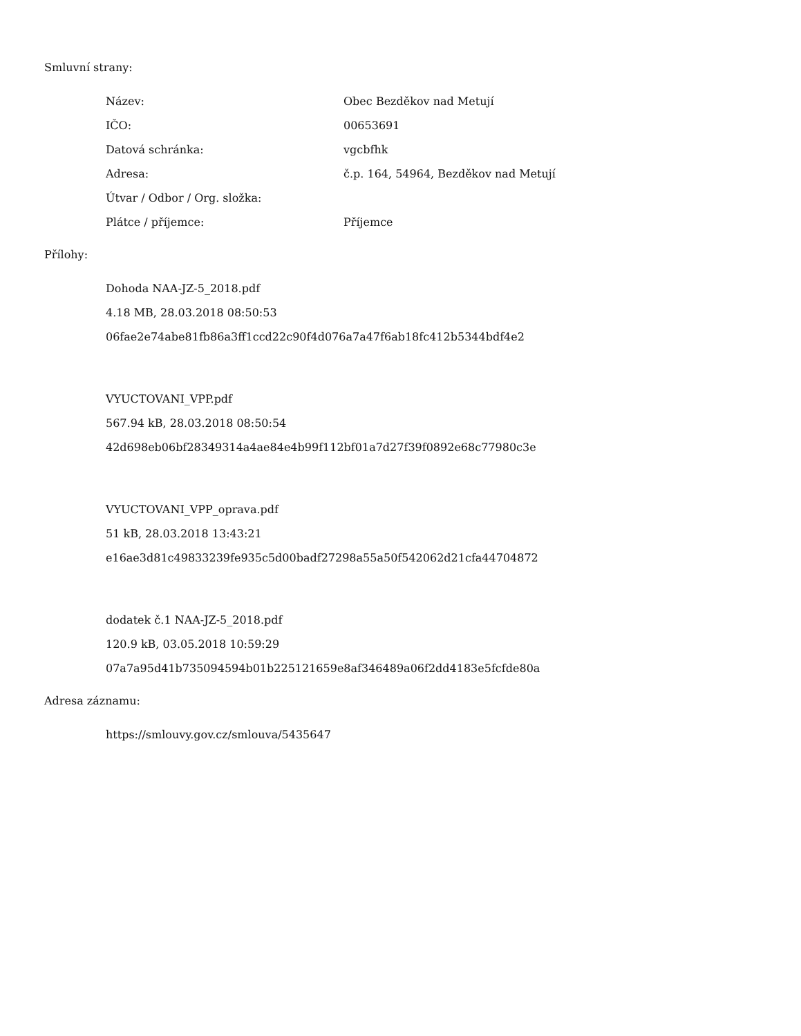Smluvní strany:
| Název: | Obec Bezděkov nad Metují |
| IČO: | 00653691 |
| Datová schránka: | vgcbfhk |
| Adresa: | č.p. 164, 54964, Bezděkov nad Metují |
| Útvar / Odbor / Org. složka: | |
| Plátce / příjemce: | Příjemce |
Přílohy:
Dohoda NAA-JZ-5_2018.pdf
4.18 MB, 28.03.2018 08:50:53
06fae2e74abe81fb86a3ff1ccd22c90f4d076a7a47f6ab18fc412b5344bdf4e2
VYUCTOVANI_VPP.pdf
567.94 kB, 28.03.2018 08:50:54
42d698eb06bf28349314a4ae84e4b99f112bf01a7d27f39f0892e68c77980c3e
VYUCTOVANI_VPP_oprava.pdf
51 kB, 28.03.2018 13:43:21
e16ae3d81c49833239fe935c5d00badf27298a55a50f542062d21cfa44704872
dodatek č.1 NAA-JZ-5_2018.pdf
120.9 kB, 03.05.2018 10:59:29
07a7a95d41b735094594b01b225121659e8af346489a06f2dd4183e5fcfde80a
Adresa záznamu:
https://smlouvy.gov.cz/smlouva/5435647